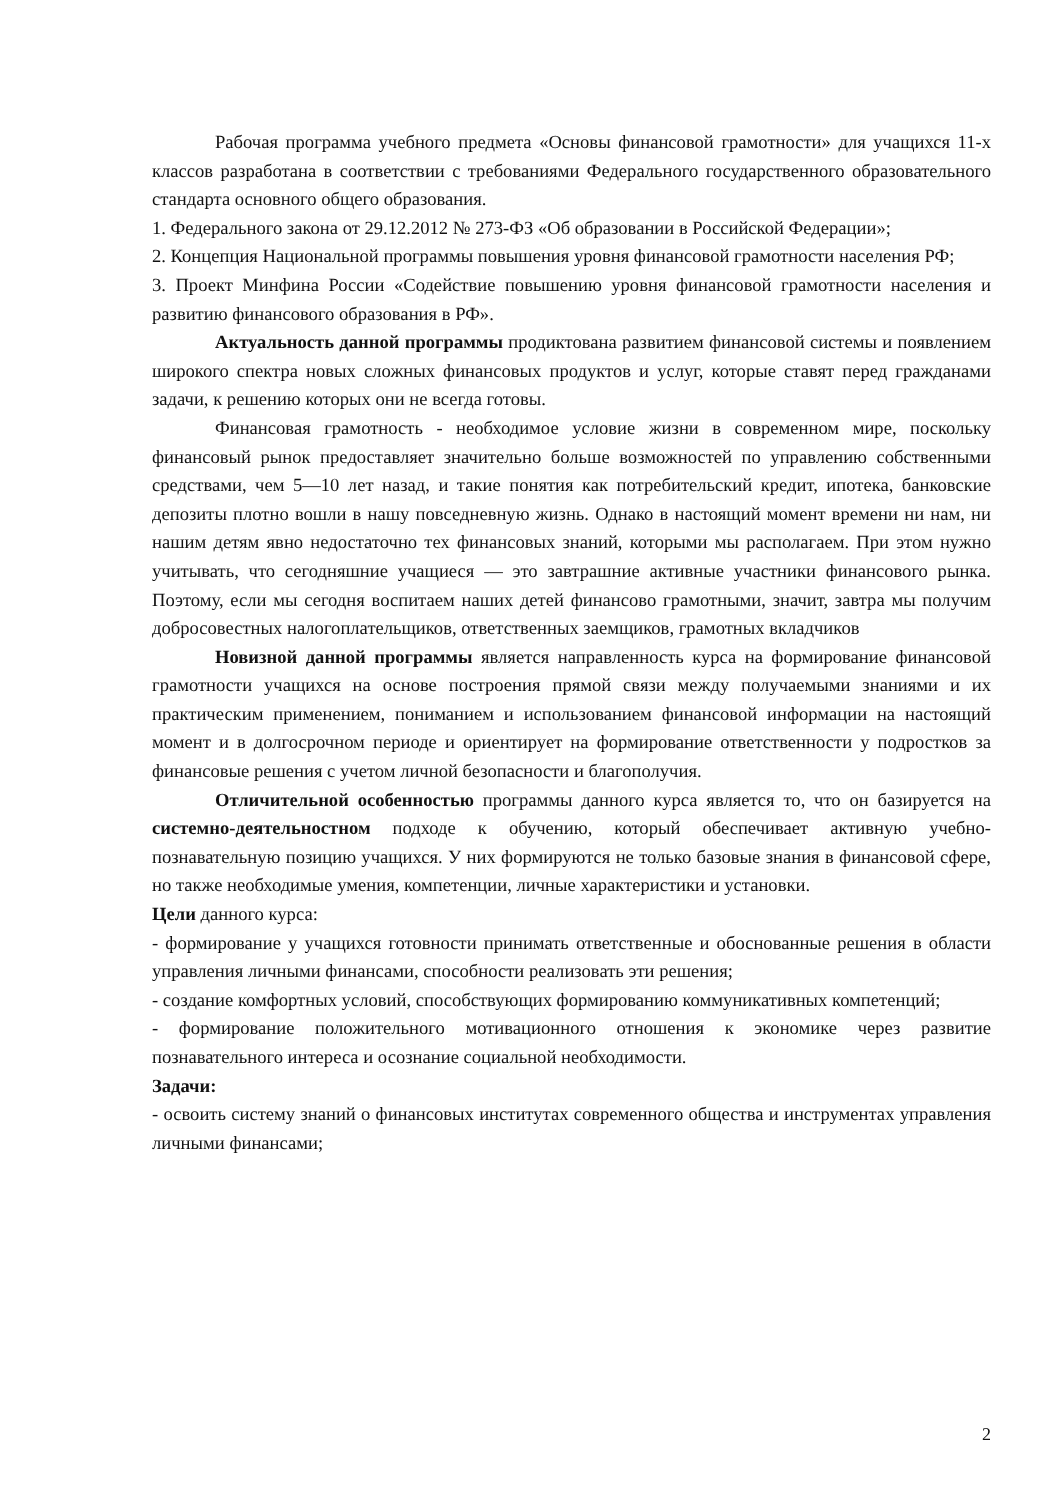Рабочая программа учебного предмета «Основы финансовой грамотности» для учащихся 11-х классов разработана в соответствии с требованиями Федерального государственного образовательного стандарта основного общего образования.
1. Федерального закона от 29.12.2012 № 273-ФЗ «Об образовании в Российской Федерации»;
2. Концепция Национальной программы повышения уровня финансовой грамотности населения РФ;
3. Проект Минфина России «Содействие повышению уровня финансовой грамотности населения и развитию финансового образования в РФ».
Актуальность данной программы продиктована развитием финансовой системы и появлением широкого спектра новых сложных финансовых продуктов и услуг, которые ставят перед гражданами задачи, к решению которых они не всегда готовы.
Финансовая грамотность - необходимое условие жизни в современном мире, поскольку финансовый рынок предоставляет значительно больше возможностей по управлению собственными средствами, чем 5—10 лет назад, и такие понятия как потребительский кредит, ипотека, банковские депозиты плотно вошли в нашу повседневную жизнь. Однако в настоящий момент времени ни нам, ни нашим детям явно недостаточно тех финансовых знаний, которыми мы располагаем. При этом нужно учитывать, что сегодняшние учащиеся — это завтрашние активные участники финансового рынка. Поэтому, если мы сегодня воспитаем наших детей финансово грамотными, значит, завтра мы получим добросовестных налогоплательщиков, ответственных заемщиков, грамотных вкладчиков
Новизной данной программы является направленность курса на формирование финансовой грамотности учащихся на основе построения прямой связи между получаемыми знаниями и их практическим применением, пониманием и использованием финансовой информации на настоящий момент и в долгосрочном периоде и ориентирует на формирование ответственности у подростков за финансовые решения с учетом личной безопасности и благополучия.
Отличительной особенностью программы данного курса является то, что он базируется на системно-деятельностном подходе к обучению, который обеспечивает активную учебно-познавательную позицию учащихся. У них формируются не только базовые знания в финансовой сфере, но также необходимые умения, компетенции, личные характеристики и установки.
Цели данного курса:
- формирование у учащихся готовности принимать ответственные и обоснованные решения в области управления личными финансами, способности реализовать эти решения;
- создание комфортных условий, способствующих формированию коммуникативных компетенций;
- формирование положительного мотивационного отношения к экономике через развитие познавательного интереса и осознание социальной необходимости.
Задачи:
- освоить систему знаний о финансовых институтах современного общества и инструментах управления личными финансами;
2